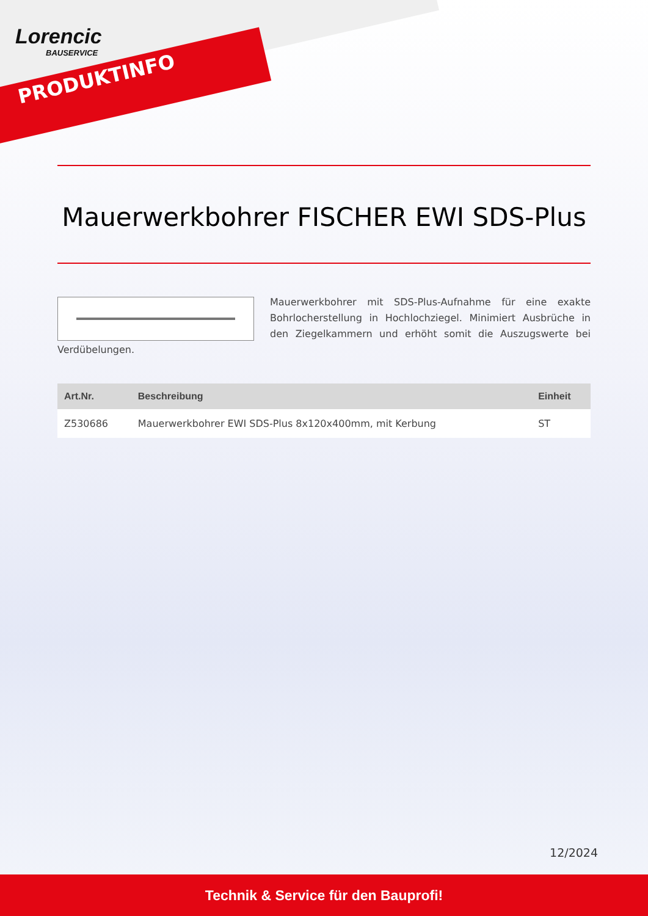Lorencic
BAUSERVICE
PRODUKTINFO
Mauerwerkbohrer FISCHER EWI SDS-Plus
Mauerwerkbohrer mit SDS-Plus-Aufnahme für eine exakte Bohrlocherstellung in Hochlochziegel. Minimiert Ausbrüche in den Ziegelkammern und erhöht somit die Auszugswerte bei Verdübelungen.
| Art.Nr. | Beschreibung | Einheit |
| --- | --- | --- |
| Z530686 | Mauerwerkbohrer EWI SDS-Plus 8x120x400mm, mit Kerbung | ST |
12/2024
Technik & Service für den Bauprofi!